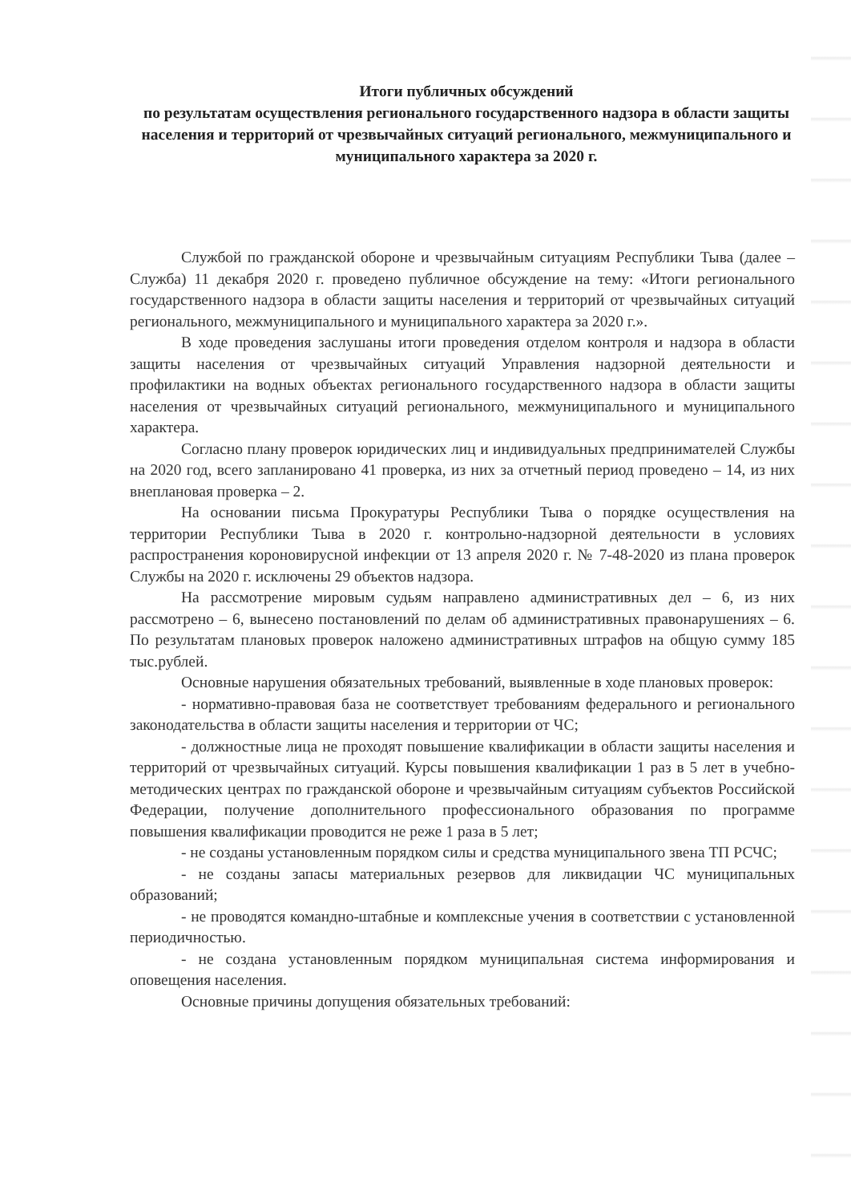Итоги публичных обсуждений
по результатам осуществления регионального государственного надзора в области защиты населения и территорий от чрезвычайных ситуаций регионального, межмуниципального и муниципального характера за 2020 г.
Службой по гражданской обороне и чрезвычайным ситуациям Республики Тыва (далее – Служба) 11 декабря 2020 г. проведено публичное обсуждение на тему: «Итоги регионального государственного надзора в области защиты населения и территорий от чрезвычайных ситуаций регионального, межмуниципального и муниципального характера за 2020 г.».
В ходе проведения заслушаны итоги проведения отделом контроля и надзора в области защиты населения от чрезвычайных ситуаций Управления надзорной деятельности и профилактики на водных объектах регионального государственного надзора в области защиты населения от чрезвычайных ситуаций регионального, межмуниципального и муниципального характера.
Согласно плану проверок юридических лиц и индивидуальных предпринимателей Службы на 2020 год, всего запланировано 41 проверка, из них за отчетный период проведено – 14, из них внеплановая проверка – 2.
На основании письма Прокуратуры Республики Тыва о порядке осуществления на территории Республики Тыва в 2020 г. контрольно-надзорной деятельности в условиях распространения короновирусной инфекции от 13 апреля 2020 г. № 7-48-2020 из плана проверок Службы на 2020 г. исключены 29 объектов надзора.
На рассмотрение мировым судьям направлено административных дел – 6, из них рассмотрено – 6, вынесено постановлений по делам об административных правонарушениях – 6. По результатам плановых проверок наложено административных штрафов на общую сумму 185 тыс.рублей.
Основные нарушения обязательных требований, выявленные в ходе плановых проверок:
- нормативно-правовая база не соответствует требованиям федерального и регионального законодательства в области защиты населения и территории от ЧС;
- должностные лица не проходят повышение квалификации в области защиты населения и территорий от чрезвычайных ситуаций. Курсы повышения квалификации 1 раз в 5 лет в учебно-методических центрах по гражданской обороне и чрезвычайным ситуациям субъектов Российской Федерации, получение дополнительного профессионального образования по программе повышения квалификации проводится не реже 1 раза в 5 лет;
- не созданы установленным порядком силы и средства муниципального звена ТП РСЧС;
- не созданы запасы материальных резервов для ликвидации ЧС муниципальных образований;
- не проводятся командно-штабные и комплексные учения в соответствии с установленной периодичностью.
- не создана установленным порядком муниципальная система информирования и оповещения населения.
Основные причины допущения обязательных требований: